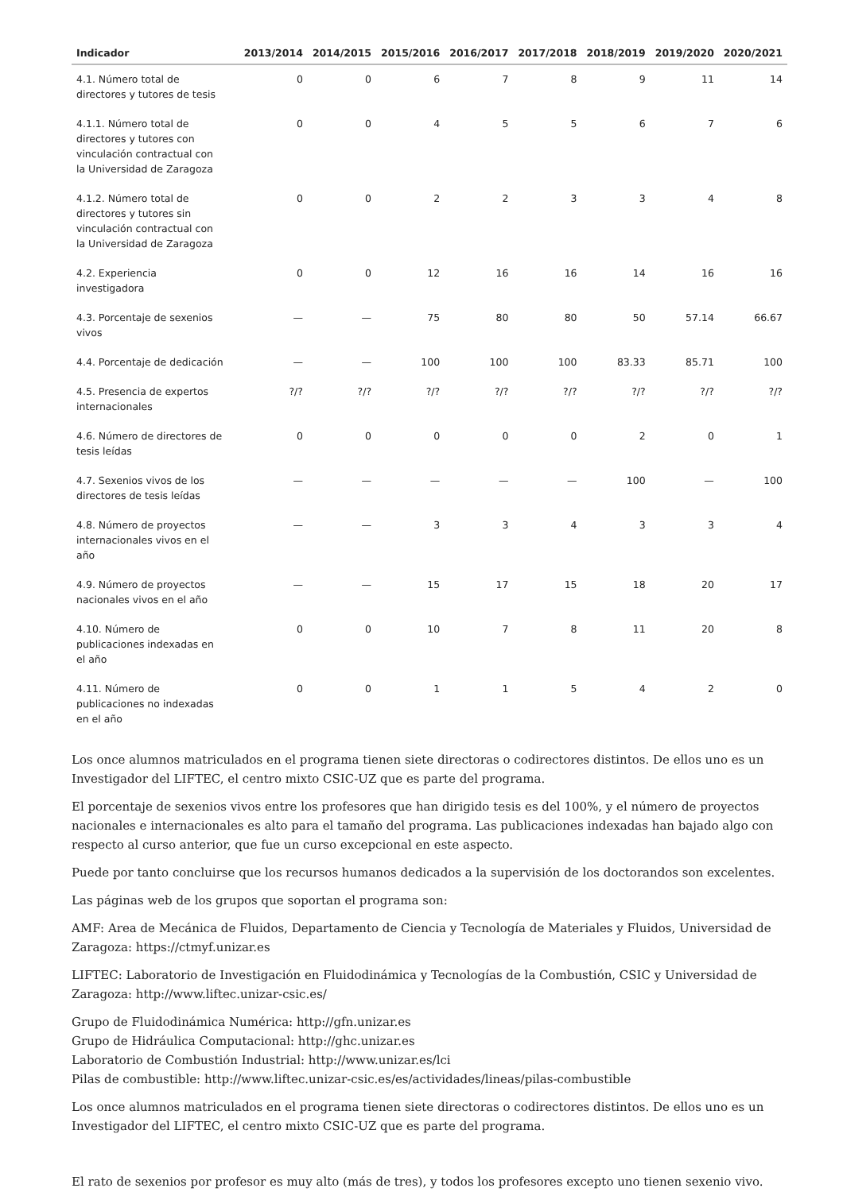| Indicador | 2013/2014 | 2014/2015 | 2015/2016 | 2016/2017 | 2017/2018 | 2018/2019 | 2019/2020 | 2020/2021 |
| --- | --- | --- | --- | --- | --- | --- | --- | --- |
| 4.1. Número total de directores y tutores de tesis | 0 | 0 | 6 | 7 | 8 | 9 | 11 | 14 |
| 4.1.1. Número total de directores y tutores con vinculación contractual con la Universidad de Zaragoza | 0 | 0 | 4 | 5 | 5 | 6 | 7 | 6 |
| 4.1.2. Número total de directores y tutores sin vinculación contractual con la Universidad de Zaragoza | 0 | 0 | 2 | 2 | 3 | 3 | 4 | 8 |
| 4.2. Experiencia investigadora | 0 | 0 | 12 | 16 | 16 | 14 | 16 | 16 |
| 4.3. Porcentaje de sexenios vivos | — | — | 75 | 80 | 80 | 50 | 57.14 | 66.67 |
| 4.4. Porcentaje de dedicación | — | — | 100 | 100 | 100 | 83.33 | 85.71 | 100 |
| 4.5. Presencia de expertos internacionales | ?/? | ?/? | ?/? | ?/? | ?/? | ?/? | ?/? | ?/? |
| 4.6. Número de directores de tesis leídas | 0 | 0 | 0 | 0 | 0 | 2 | 0 | 1 |
| 4.7. Sexenios vivos de los directores de tesis leídas | — | — | — | — | — | 100 | — | 100 |
| 4.8. Número de proyectos internacionales vivos en el año | — | — | 3 | 3 | 4 | 3 | 3 | 4 |
| 4.9. Número de proyectos nacionales vivos en el año | — | — | 15 | 17 | 15 | 18 | 20 | 17 |
| 4.10. Número de publicaciones indexadas en el año | 0 | 0 | 10 | 7 | 8 | 11 | 20 | 8 |
| 4.11. Número de publicaciones no indexadas en el año | 0 | 0 | 1 | 1 | 5 | 4 | 2 | 0 |
Los once alumnos matriculados en el programa tienen siete directoras o codirectores distintos. De ellos uno es un Investigador del LIFTEC, el centro mixto CSIC-UZ que es parte del programa.
El porcentaje de sexenios vivos entre los profesores que han dirigido tesis es del 100%, y el número de proyectos nacionales e internacionales es alto para el tamaño del programa. Las publicaciones indexadas han bajado algo con respecto al curso anterior, que fue un curso excepcional en este aspecto.
Puede por tanto concluirse que los recursos humanos dedicados a la supervisión de los doctorandos son excelentes.
Las páginas web de los grupos que soportan el programa son:
AMF: Area de Mecánica de Fluidos, Departamento de Ciencia y Tecnología de Materiales y Fluidos, Universidad de Zaragoza: https://ctmyf.unizar.es
LIFTEC: Laboratorio de Investigación en Fluidodinámica y Tecnologías de la Combustión, CSIC y Universidad de Zaragoza: http://www.liftec.unizar-csic.es/
Grupo de Fluidodinámica Numérica: http://gfn.unizar.es
Grupo de Hidráulica Computacional: http://ghc.unizar.es
Laboratorio de Combustión Industrial: http://www.unizar.es/lci
Pilas de combustible: http://www.liftec.unizar-csic.es/es/actividades/lineas/pilas-combustible
Los once alumnos matriculados en el programa tienen siete directoras o codirectores distintos. De ellos uno es un Investigador del LIFTEC, el centro mixto CSIC-UZ que es parte del programa.
El rato de sexenios por profesor es muy alto (más de tres), y todos los profesores excepto uno tienen sexenio vivo.